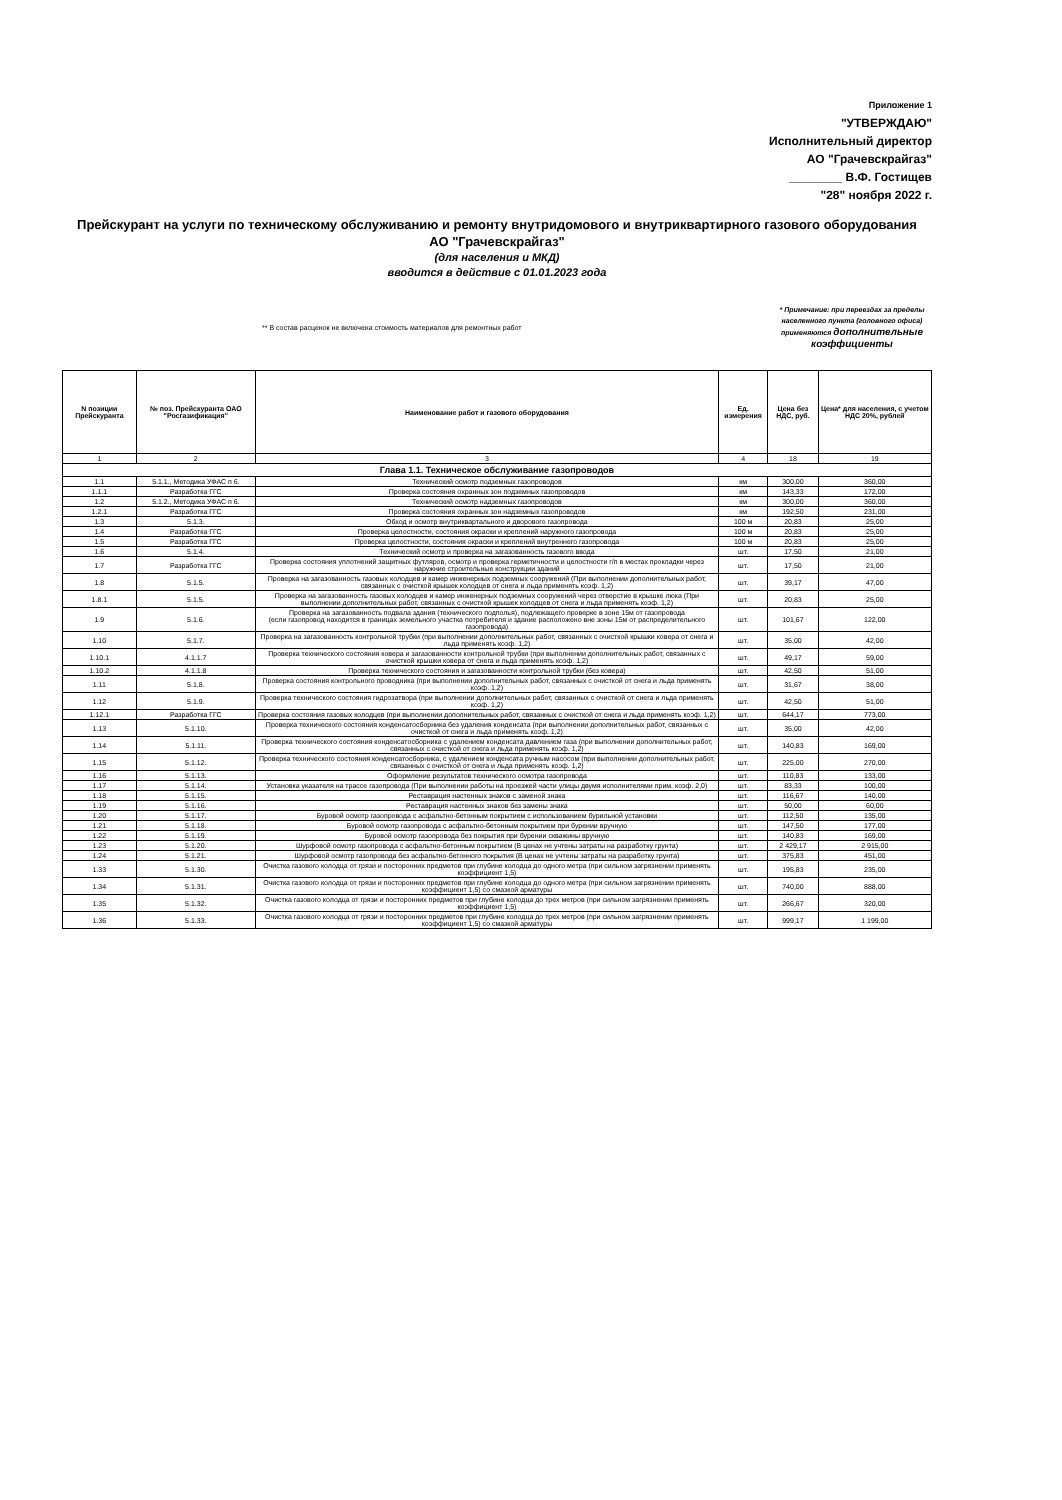Приложение 1
"УТВЕРЖДАЮ"
Исполнительный директор
АО "Грачевскрайгаз"
________ В.Ф. Гостищев
"28" ноября 2022 г.
Прейскурант на услуги по техническому обслуживанию и ремонту внутридомового и внутриквартирного газового оборудования
АО "Грачевскрайгаз"
(для населения и МКД)
вводится в действие с 01.01.2023 года
** В состав расценок не включена стоимость материалов для ремонтных работ
* Примечание: при переездах за пределы населенного пункта (головного офиса) применяются дополнительные коэффициенты
| N позиции Прейскуранта | № поз. Прейскуранта ОАО "Росгазификация" | Наименование работ и газового оборудования | Ед. измерения | Цена без НДС, руб. | Цена* для населения, с учетом НДС 20%, рублей |
| --- | --- | --- | --- | --- | --- |
| 1 | 2 | 3 | 4 | 18 | 19 |
| Глава 1.1. Техническое обслуживание газопроводов | | | | | |
| 1.1 | 5.1.1., Методика УФАС п 6. | Технический осмотр подземных газопроводов | км | 300,00 | 360,00 |
| 1.1.1 | Разработка ГГС | Проверка состояния охранных зон подземных газопроводов | км | 143,33 | 172,00 |
| 1.2 | 5.1.2., Методика УФАС п 6. | Технический осмотр надземных газопроводов | км | 300,00 | 360,00 |
| 1.2.1 | Разработка ГГС | Проверка состояния охранных зон надземных газопроводов | км | 192,50 | 231,00 |
| 1.3 | 5.1.3. | Обход и осмотр внутриквартального и дворового газопровода | 100 м | 20,83 | 25,00 |
| 1.4 | Разработка ГГС | Проверка целостности, состояния окраски и креплений наружного газопровода | 100 м | 20,83 | 25,00 |
| 1.5 | Разработка ГГС | Проверка целостности, состояния окраски и креплений внутреннего газопровода | 100 м | 20,83 | 25,00 |
| 1.6 | 5.1.4. | Технический осмотр и проверка на загазованность газового ввода | шт. | 17,50 | 21,00 |
| 1.7 | Разработка ГГС | Проверка состояния уплотнений защитных футляров, осмотр и проверка герметичности и целостности г/п в местах прокладки через наружние строительные конструкции зданий | шт. | 17,50 | 21,00 |
| 1.8 | 5.1.5. | Проверка на загазованность газовых колодцев и камер инженерных подземных сооружений (При выполнении дополнительных работ, связанных с очисткой крышек колодцев от снега и льда применять коэф. 1,2) | шт. | 39,17 | 47,00 |
| 1.8.1 | 5.1.5. | Проверка на загазованность газовых колодцев и камер инженерных подземных сооружений через отверстие в крышке люка (При выполнении дополнительных работ, связанных с очисткой крышек колодцев от снега и льда применять коэф. 1,2) | шт. | 20,83 | 25,00 |
| 1.9 | 5.1.6. | Проверка на загазованность подвала здания (технического подполья), подлежащего проверке в зоне 15м от газопровода (если газопровод находится в границах земельного участка потребителя и здание расположено вне зоны 15м от распределительного газопровода) | шт. | 101,67 | 122,00 |
| 1.10 | 5.1.7. | Проверка на загазованность контрольной трубки (при выполнении дополнительных работ, связанных с очисткой крышки ковера от снега и льда применять коэф. 1,2) | шт. | 35,00 | 42,00 |
| 1.10.1 | 4.1.1.7 | Проверка технического состояния ковера и загазованности контрольной трубки (при выполнении дополнительных работ, связанных с очисткой крышки ковера от снега и льда применять коэф. 1,2) | шт. | 49,17 | 59,00 |
| 1.10.2 | 4.1.1.8 | Проверка технического состояния и загазованности контрольной трубки (без ковера) | шт. | 42,50 | 51,00 |
| 1.11 | 5.1.8. | Проверка состояния контрольного проводника (при выполнении дополнительных работ, связанных с очисткой от снега и льда применять коэф. 1,2) | шт. | 31,67 | 38,00 |
| 1.12 | 5.1.9. | Проверка технического состояния гидрозатвора (при выполнении дополнительных работ, связанных с очисткой от снега и льда применять коэф. 1,2) | шт. | 42,50 | 51,00 |
| 1.12.1 | Разработка ГГС | Проверка состояния газовых колодцев (при выполнении дополнительных работ, связанных с очисткой от снега и льда применять коэф. 1,2) | шт. | 644,17 | 773,00 |
| 1.13 | 5.1.10. | Проверка технического состояния конденсатосборника без удаления конденсата (при выполнении дополнительных работ, связанных с очисткой от снега и льда применять коэф. 1,2) | шт. | 35,00 | 42,00 |
| 1.14 | 5.1.11. | Проверка технического состояния конденсатосборника с удалением конденсата давлением газа (при выполнении дополнительных работ, связанных с очисткой от снега и льда применять коэф. 1,2) | шт. | 140,83 | 169,00 |
| 1.15 | 5.1.12. | Проверка технического состояния конденсатосборника, с удалением конденсата ручным насосом (при выполнении дополнительных работ, связанных с очисткой от снега и льда применять коэф. 1,2) | шт. | 225,00 | 270,00 |
| 1.16 | 5.1.13. | Оформление результатов технического осмотра газопровода | шт. | 110,83 | 133,00 |
| 1.17 | 5.1.14. | Установка указателя на трассе газопровода (При выполнении работы на проезжей части улицы двумя исполнителями прим. коэф. 2,0) | шт. | 83,33 | 100,00 |
| 1.18 | 5.1.15. | Реставрация настенных знаков с заменой знака | шт. | 116,67 | 140,00 |
| 1.19 | 5.1.16. | Реставрация настенных знаков без замены знака | шт. | 50,00 | 60,00 |
| 1.20 | 5.1.17. | Буровой осмотр газопровода с асфальтно-бетонным покрытием с использованием бурильной установки | шт. | 112,50 | 135,00 |
| 1.21 | 5.1.18. | Буровой осмотр газопровода с асфальтно-бетонным покрытием при бурении вручную | шт. | 147,50 | 177,00 |
| 1.22 | 5.1.19. | Буровой осмотр газопровода без покрытия при бурении скважины вручную | шт. | 140,83 | 169,00 |
| 1.23 | 5.1.20. | Шурфовой осмотр газопровода с асфальтно-бетонным покрытием (В ценах не учтены затраты на разработку грунта) | шт. | 2 429,17 | 2 915,00 |
| 1.24 | 5.1.21. | Шурфовой осмотр газопровода без асфальтно-бетонного покрытия (В ценах не учтены затраты на разработку грунта) | шт. | 375,83 | 451,00 |
| 1.33 | 5.1.30. | Очистка газового колодца от грязи и посторонних предметов при глубине колодца до одного метра (при сильном загрязнении применять коэффициент 1,5) | шт. | 195,83 | 235,00 |
| 1.34 | 5.1.31. | Очистка газового колодца от грязи и посторонних предметов при глубине колодца до одного метра (при сильном загрязнении применять коэффициент 1,5) со смазкой арматуры | шт. | 740,00 | 888,00 |
| 1.35 | 5.1.32. | Очистка газового колодца от грязи и посторонних предметов при глубине колодца до трех метров (при сильном загрязнении применять коэффициент 1,5) | шт. | 266,67 | 320,00 |
| 1.36 | 5.1.33. | Очистка газового колодца от грязи и посторонних предметов при глубине колодца до трех метров (при сильном загрязнении применять коэффициент 1,5) со смазкой арматуры | шт. | 999,17 | 1 199,00 |